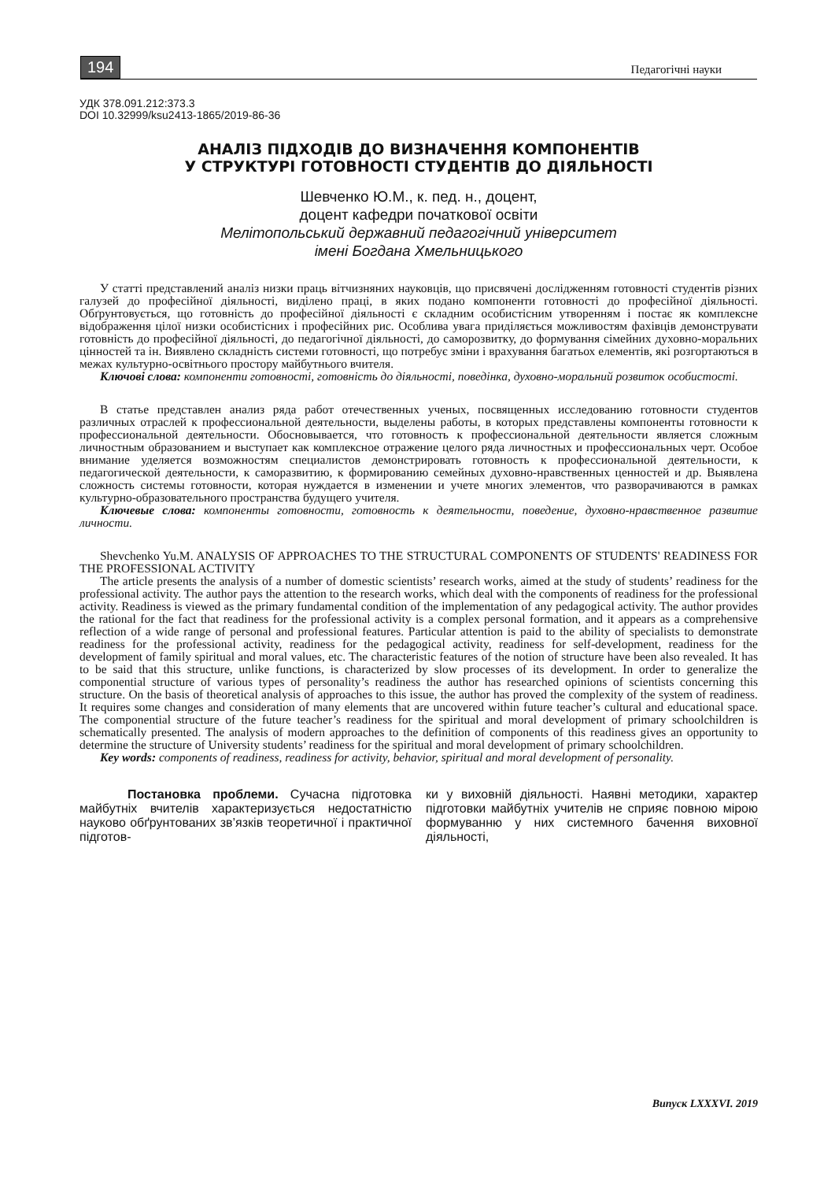194 Педагогічні науки
УДК 378.091.212:373.3
DOI 10.32999/ksu2413-1865/2019-86-36
АНАЛІЗ ПІДХОДІВ ДО ВИЗНАЧЕННЯ КОМПОНЕНТІВ
У СТРУКТУРІ ГОТОВНОСТІ СТУДЕНТІВ ДО ДІЯЛЬНОСТІ
Шевченко Ю.М., к. пед. н., доцент,
доцент кафедри початкової освіти
Мелітопольський державний педагогічний університет
імені Богдана Хмельницького
У статті представлений аналіз низки праць вітчизняних науковців, що присвячені дослідженням готовності студентів різних галузей до професійної діяльності, виділено праці, в яких подано компоненти готовності до професійної діяльності. Обґрунтовується, що готовність до професійної діяльності є складним особистісним утворенням і постає як комплексне відображення цілої низки особистісних і професійних рис. Особлива увага приділяється можливостям фахівців демонструвати готовність до професійної діяльності, до педагогічної діяльності, до саморозвитку, до формування сімейних духовно-моральних цінностей та ін. Виявлено складність системи готовності, що потребує зміни і врахування багатьох елементів, які розгортаються в межах культурно-освітнього простору майбутнього вчителя.
Ключові слова: компоненти готовності, готовність до діяльності, поведінка, духовно-моральний розвиток особистості.
В статье представлен анализ ряда работ отечественных ученых, посвященных исследованию готовности студентов различных отраслей к профессиональной деятельности, выделены работы, в которых представлены компоненты готовности к профессиональной деятельности. Обосновывается, что готовность к профессиональной деятельности является сложным личностным образованием и выступает как комплексное отражение целого ряда личностных и профессиональных черт. Особое внимание уделяется возможностям специалистов демонстрировать готовность к профессиональной деятельности, к педагогической деятельности, к саморазвитию, к формированию семейных духовно-нравственных ценностей и др. Выявлена сложность системы готовности, которая нуждается в изменении и учете многих элементов, что разворачиваются в рамках культурно-образовательного пространства будущего учителя.
Ключевые слова: компоненты готовности, готовность к деятельности, поведение, духовно-нравственное развитие личности.
Shevchenko Yu.M. ANALYSIS OF APPROACHES TO THE STRUCTURAL COMPONENTS OF STUDENTS' READINESS FOR THE PROFESSIONAL ACTIVITY
The article presents the analysis of a number of domestic scientists’ research works, aimed at the study of students’ readiness for the professional activity. The author pays the attention to the research works, which deal with the components of readiness for the professional activity. Readiness is viewed as the primary fundamental condition of the implementation of any pedagogical activity. The author provides the rational for the fact that readiness for the professional activity is a complex personal formation, and it appears as a comprehensive reflection of a wide range of personal and professional features. Particular attention is paid to the ability of specialists to demonstrate readiness for the professional activity, readiness for the pedagogical activity, readiness for self-development, readiness for the development of family spiritual and moral values, etc. The characteristic features of the notion of structure have been also revealed. It has to be said that this structure, unlike functions, is characterized by slow processes of its development. In order to generalize the componential structure of various types of personality’s readiness the author has researched opinions of scientists concerning this structure. On the basis of theoretical analysis of approaches to this issue, the author has proved the complexity of the system of readiness. It requires some changes and consideration of many elements that are uncovered within future teacher’s cultural and educational space. The componential structure of the future teacher’s readiness for the spiritual and moral development of primary schoolchildren is schematically presented. The analysis of modern approaches to the definition of components of this readiness gives an opportunity to determine the structure of University students’ readiness for the spiritual and moral development of primary schoolchildren.
Key words: components of readiness, readiness for activity, behavior, spiritual and moral development of personality.
Постановка проблеми. Сучасна підготовка майбутніх вчителів характеризується недостатністю науково обґрунтованих зв’язків теоретичної і практичної підготов-
ки у виховній діяльності. Наявні методики, характер підготовки майбутніх учителів не сприяє повною мірою формуванню у них системного бачення виховної діяльності,
Випуск LXXXVI. 2019